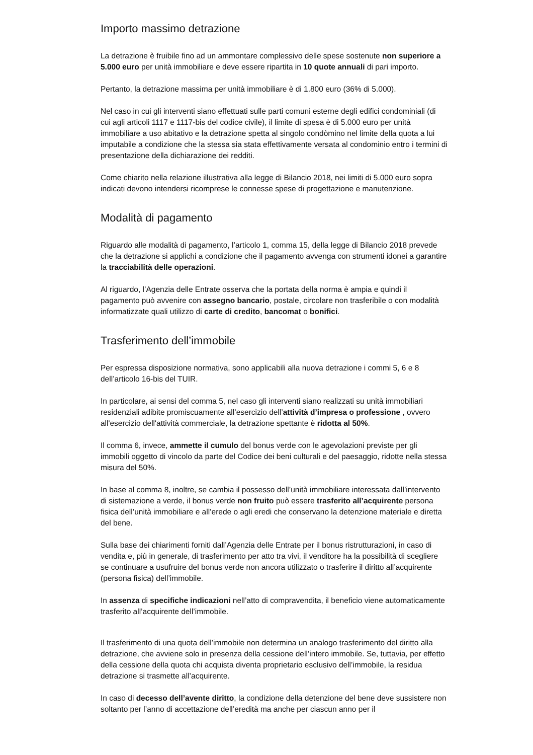Importo massimo detrazione
La detrazione è fruibile fino ad un ammontare complessivo delle spese sostenute non superiore a 5.000 euro per unità immobiliare e deve essere ripartita in 10 quote annuali di pari importo.
Pertanto, la detrazione massima per unità immobiliare è di 1.800 euro (36% di 5.000).
Nel caso in cui gli interventi siano effettuati sulle parti comuni esterne degli edifici condominiali (di cui agli articoli 1117 e 1117-bis del codice civile), il limite di spesa è di 5.000 euro per unità immobiliare a uso abitativo e la detrazione spetta al singolo condòmino nel limite della quota a lui imputabile a condizione che la stessa sia stata effettivamente versata al condominio entro i termini di presentazione della dichiarazione dei redditi.
Come chiarito nella relazione illustrativa alla legge di Bilancio 2018, nei limiti di 5.000 euro sopra indicati devono intendersi ricomprese le connesse spese di progettazione e manutenzione.
Modalità di pagamento
Riguardo alle modalità di pagamento, l’articolo 1, comma 15, della legge di Bilancio 2018 prevede che la detrazione si applichi a condizione che il pagamento avvenga con strumenti idonei a garantire la tracciabilità delle operazioni.
Al riguardo, l’Agenzia delle Entrate osserva che la portata della norma è ampia e quindi il pagamento può avvenire con assegno bancario, postale, circolare non trasferibile o con modalità informatizzate quali utilizzo di carte di credito, bancomat o bonifici.
Trasferimento dell’immobile
Per espressa disposizione normativa, sono applicabili alla nuova detrazione i commi 5, 6 e 8 dell’articolo 16-bis del TUIR.
In particolare, ai sensi del comma 5, nel caso gli interventi siano realizzati su unità immobiliari residenziali adibite promiscuamente all’esercizio dell’attività d’impresa o professione , ovvero all'esercizio dell'attività commerciale, la detrazione spettante è ridotta al 50%.
Il comma 6, invece, ammette il cumulo del bonus verde con le agevolazioni previste per gli immobili oggetto di vincolo da parte del Codice dei beni culturali e del paesaggio, ridotte nella stessa misura del 50%.
In base al comma 8, inoltre, se cambia il possesso dell’unità immobiliare interessata dall’intervento di sistemazione a verde, il bonus verde non fruito può essere trasferito all’acquirente persona fisica dell’unità immobiliare e all’erede o agli eredi che conservano la detenzione materiale e diretta del bene.
Sulla base dei chiarimenti forniti dall’Agenzia delle Entrate per il bonus ristrutturazioni, in caso di vendita e, più in generale, di trasferimento per atto tra vivi, il venditore ha la possibilità di scegliere se continuare a usufruire del bonus verde non ancora utilizzato o trasferire il diritto all’acquirente (persona fisica) dell’immobile.
In assenza di specifiche indicazioni nell’atto di compravendita, il beneficio viene automaticamente trasferito all’acquirente dell’immobile.
Il trasferimento di una quota dell’immobile non determina un analogo trasferimento del diritto alla detrazione, che avviene solo in presenza della cessione dell’intero immobile. Se, tuttavia, per effetto della cessione della quota chi acquista diventa proprietario esclusivo dell’immobile, la residua detrazione si trasmette all’acquirente.
In caso di decesso dell’avente diritto, la condizione della detenzione del bene deve sussistere non soltanto per l’anno di accettazione dell’eredità ma anche per ciascun anno per il